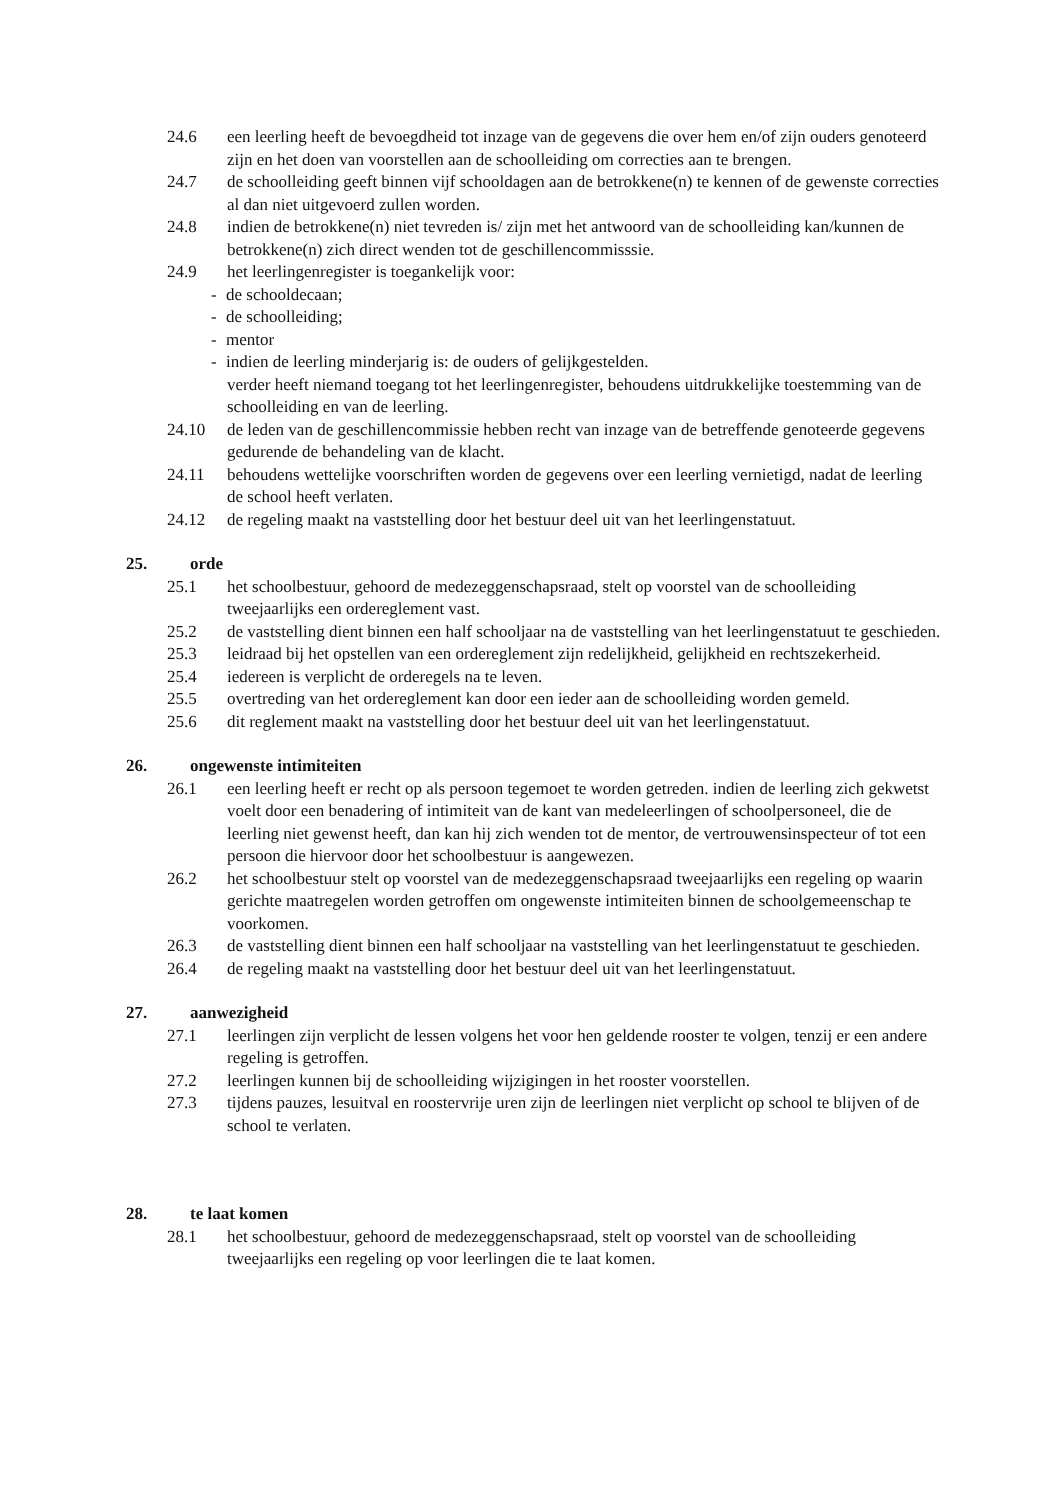24.6 een leerling heeft de bevoegdheid tot inzage van de gegevens die over hem en/of zijn ouders genoteerd zijn en het doen van voorstellen aan de schoolleiding om correcties aan te brengen.
24.7 de schoolleiding geeft binnen vijf schooldagen aan de betrokkene(n) te kennen of de gewenste correcties al dan niet uitgevoerd zullen worden.
24.8 indien de betrokkene(n) niet tevreden is/ zijn met het antwoord van de schoolleiding kan/kunnen de betrokkene(n) zich direct wenden tot de geschillencommisssie.
24.9 het leerlingenregister is toegankelijk voor:
- de schooldecaan;
- de schoolleiding;
- mentor
- indien de leerling minderjarig is: de ouders of gelijkgestelden.
verder heeft niemand toegang tot het leerlingenregister, behoudens uitdrukkelijke toestemming van de schoolleiding en van de leerling.
24.10 de leden van de geschillencommissie hebben recht van inzage van de betreffende genoteerde gegevens gedurende de behandeling van de klacht.
24.11 behoudens wettelijke voorschriften worden de gegevens over een leerling vernietigd, nadat de leerling de school heeft verlaten.
24.12 de regeling maakt na vaststelling door het bestuur deel uit van het leerlingenstatuut.
25. orde
25.1 het schoolbestuur, gehoord de medezeggenschapsraad, stelt op voorstel van de schoolleiding tweejaarlijks een ordereglement vast.
25.2 de vaststelling dient binnen een half schooljaar na de vaststelling van het leerlingenstatuut te geschieden.
25.3 leidraad bij het opstellen van een ordereglement zijn redelijkheid, gelijkheid en rechtszekerheid.
25.4 iedereen is verplicht de orderegels na te leven.
25.5 overtreding van het ordereglement kan door een ieder aan de schoolleiding worden gemeld.
25.6 dit reglement maakt na vaststelling door het bestuur deel uit van het leerlingenstatuut.
26. ongewenste intimiteiten
26.1 een leerling heeft er recht op als persoon tegemoet te worden getreden. indien de leerling zich gekwetst voelt door een benadering of intimiteit van de kant van medeleerlingen of schoolpersoneel, die de leerling niet gewenst heeft, dan kan hij zich wenden tot de mentor, de vertrouwensinspecteur of tot een persoon die hiervoor door het schoolbestuur is aangewezen.
26.2 het schoolbestuur stelt op voorstel van de medezeggenschapsraad tweejaarlijks een regeling op waarin gerichte maatregelen worden getroffen om ongewenste intimiteiten binnen de schoolgemeenschap te voorkomen.
26.3 de vaststelling dient binnen een half schooljaar na vaststelling van het leerlingenstatuut te geschieden.
26.4 de regeling maakt na vaststelling door het bestuur deel uit van het leerlingenstatuut.
27. aanwezigheid
27.1 leerlingen zijn verplicht de lessen volgens het voor hen geldende rooster te volgen, tenzij er een andere regeling is getroffen.
27.2 leerlingen kunnen bij de schoolleiding wijzigingen in het rooster voorstellen.
27.3 tijdens pauzes, lesuitval en roostervrije uren zijn de leerlingen niet verplicht op school te blijven of de school te verlaten.
28. te laat komen
28.1 het schoolbestuur, gehoord de medezeggenschapsraad, stelt op voorstel van de schoolleiding tweejaarlijks een regeling op voor leerlingen die te laat komen.